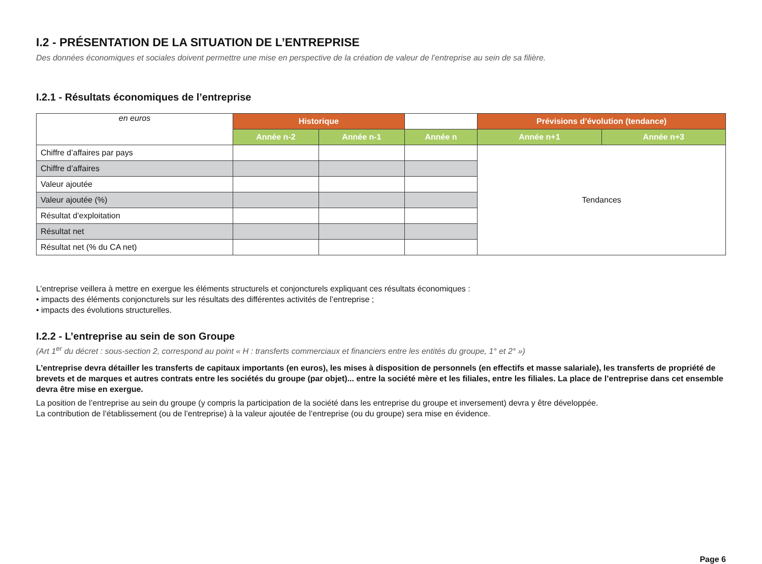I.2 - PRÉSENTATION DE LA SITUATION DE L’ENTREPRISE
Des données économiques et sociales doivent permettre une mise en perspective de la création de valeur de l’entreprise au sein de sa filière.
I.2.1 - Résultats économiques de l’entreprise
| en euros | Historique | | | Prévisions d’évolution (tendance) | |
| | Année n-2 | Année n-1 | Année n | Année n+1 | Année n+3 |
| Chiffre d’affaires par pays | | | | Tendances | |
| Chiffre d’affaires | | | | | |
| Valeur ajoutée | | | | | |
| Valeur ajoutée (%) | | | | | |
| Résultat d’exploitation | | | | | |
| Résultat net | | | | | |
| Résultat net (% du CA net) | | | | | |
L’entreprise veillera à mettre en exergue les éléments structurels et conjoncturels expliquant ces résultats économiques :
• impacts des éléments conjoncturels sur les résultats des différentes activités de l’entreprise ;
• impacts des évolutions structurelles.
I.2.2 - L’entreprise au sein de son Groupe
(Art 1<sup>er</sup> du décret : sous-section 2, correspond au point « H : transferts commerciaux et financiers entre les entités du groupe, 1° et 2° »)
L’entreprise devra détailler les transferts de capitaux importants (en euros), les mises à disposition de personnels (en effectifs et masse salariale), les transferts de propriété de brevets et de marques et autres contrats entre les sociétés du groupe (par objet)... entre la société mère et les filiales, entre les filiales. La place de l’entreprise dans cet ensemble devra être mise en exergue.
La position de l’entreprise au sein du groupe (y compris la participation de la société dans les entreprise du groupe et inversement) devra y être développée.
La contribution de l’établissement (ou de l’entreprise) à la valeur ajoutée de l’entreprise (ou du groupe) sera mise en évidence.
Page 6